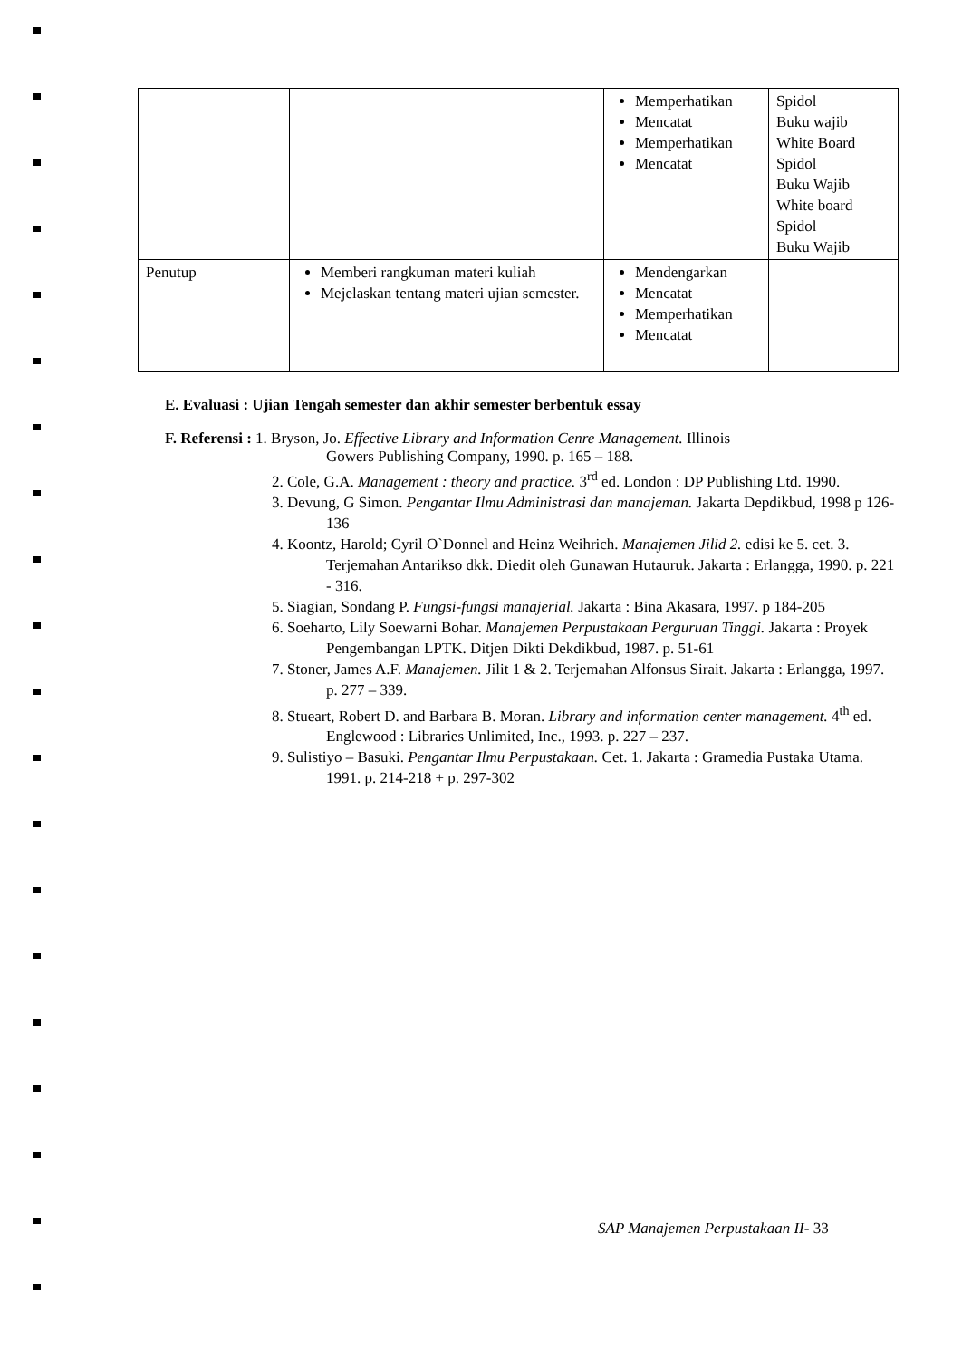| | | Memperhatikan Mencatat Memperhatikan Mencatat | Spidol Buku wajib White Board Spidol Buku Wajib White board Spidol Buku Wajib |
| Penutup | Memberi rangkuman materi kuliah Mejelaskan tentang materi ujian semester. | Mendengarkan Mencatat Memperhatikan Mencatat | |
E. Evaluasi : Ujian Tengah semester dan akhir semester berbentuk essay
F. Referensi : 1. Bryson, Jo. Effective Library and Information Cenre Management. Illinois
Gowers Publishing Company, 1990. p. 165 – 188.
2. Cole, G.A. Management : theory and practice. 3<sup>rd</sup> ed. London : DP Publishing Ltd. 1990.
3. Devung, G Simon. Pengantar Ilmu Administrasi dan manajeman. Jakarta Depdikbud, 1998 p 126-136
4. Koontz, Harold; Cyril O`Donnel and Heinz Weihrich. Manajemen Jilid 2. edisi ke 5. cet. 3. Terjemahan Antarikso dkk. Diedit oleh Gunawan Hutauruk. Jakarta : Erlangga, 1990. p. 221 - 316.
5. Siagian, Sondang P. Fungsi-fungsi manajerial. Jakarta : Bina Akasara, 1997. p 184-205
6. Soeharto, Lily Soewarni Bohar. Manajemen Perpustakaan Perguruan Tinggi. Jakarta : Proyek Pengembangan LPTK. Ditjen Dikti Dekdikbud, 1987. p. 51-61
7. Stoner, James A.F. Manajemen. Jilit 1 & 2. Terjemahan Alfonsus Sirait. Jakarta : Erlangga, 1997. p. 277 – 339.
8. Stueart, Robert D. and Barbara B. Moran. Library and information center management. 4<sup>th</sup> ed. Englewood : Libraries Unlimited, Inc., 1993. p. 227 – 237.
9. Sulistiyo – Basuki. Pengantar Ilmu Perpustakaan. Cet. 1. Jakarta : Gramedia Pustaka Utama. 1991. p. 214-218 + p. 297-302
SAP Manajemen Perpustakaan II- 33